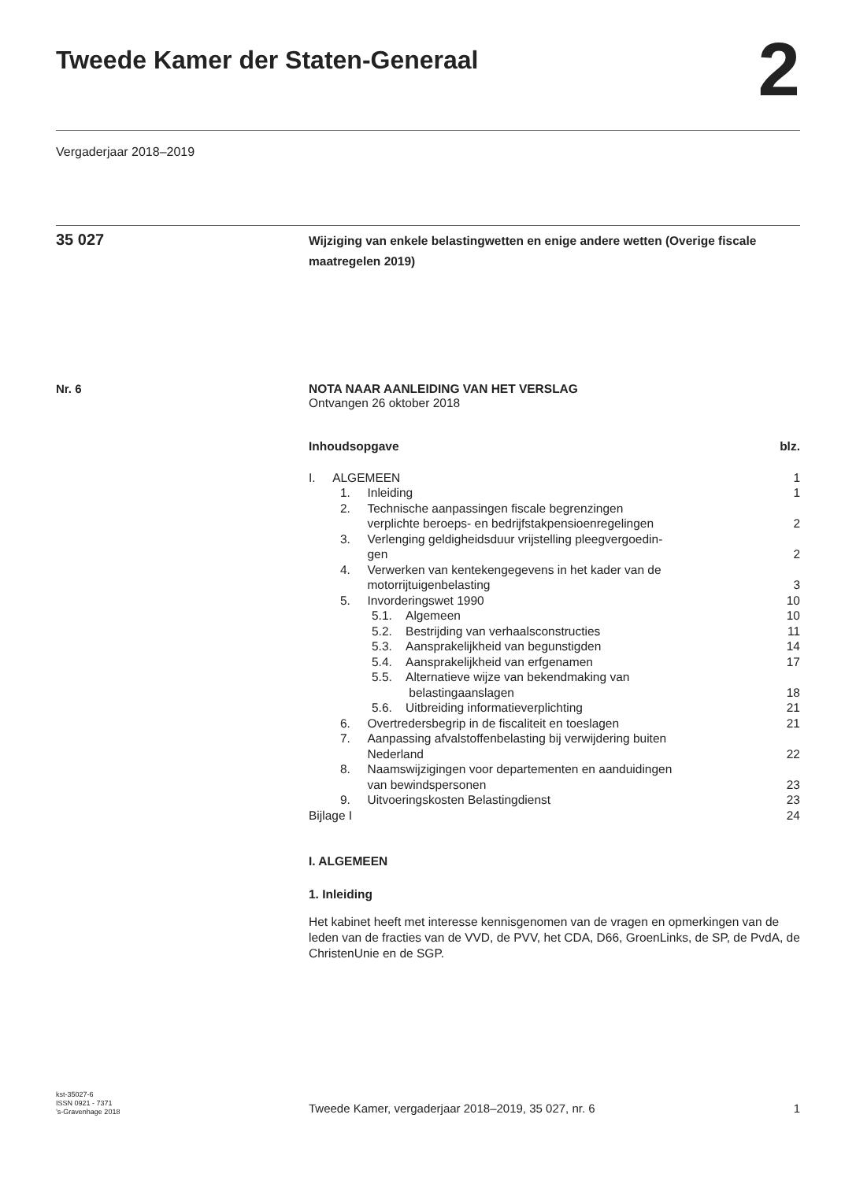Tweede Kamer der Staten-Generaal
2
Vergaderjaar 2018–2019
35 027
Wijziging van enkele belastingwetten en enige andere wetten (Overige fiscale maatregelen 2019)
Nr. 6 NOTA NAAR AANLEIDING VAN HET VERSLAG
Ontvangen 26 oktober 2018
| Inhoudsopgave | blz. |
| I. ALGEMEEN | 1 |
| 1. Inleiding | 1 |
| 2. Technische aanpassingen fiscale begrenzingen verplichte beroeps- en bedrijfstakpensioenregelingen | 2 |
| 3. Verlenging geldigheidsduur vrijstelling pleegvergoedin- gen | 2 |
| 4. Verwerken van kentekengegevens in het kader van de motorrijtuigenbelasting | 3 |
| 5. Invorderingswet 1990 | 10 |
| 5.1. Algemeen | 10 |
| 5.2. Bestrijding van verhaalsconstructies | 11 |
| 5.3. Aansprakelijkheid van begunstigden | 14 |
| 5.4. Aansprakelijkheid van erfgenamen | 17 |
| 5.5. Alternatieve wijze van bekendmaking van belastingaanslagen | 18 |
| 5.6. Uitbreiding informatieverplichting | 21 |
| 6. Overtredersbegrip in de fiscaliteit en toeslagen | 21 |
| 7. Aanpassing afvalstoffenbelasting bij verwijdering buiten Nederland | 22 |
| 8. Naamswijzigingen voor departementen en aanduidingen van bewindspersonen | 23 |
| 9. Uitvoeringskosten Belastingdienst | 23 |
| Bijlage I | 24 |
I. ALGEMEEN
1. Inleiding
Het kabinet heeft met interesse kennisgenomen van de vragen en opmerkingen van de leden van de fracties van de VVD, de PVV, het CDA, D66, GroenLinks, de SP, de PvdA, de ChristenUnie en de SGP.
kst-35027-6
ISSN 0921 - 7371
’s-Gravenhage 2018
Tweede Kamer, vergaderjaar 2018–2019, 35 027, nr. 6
1